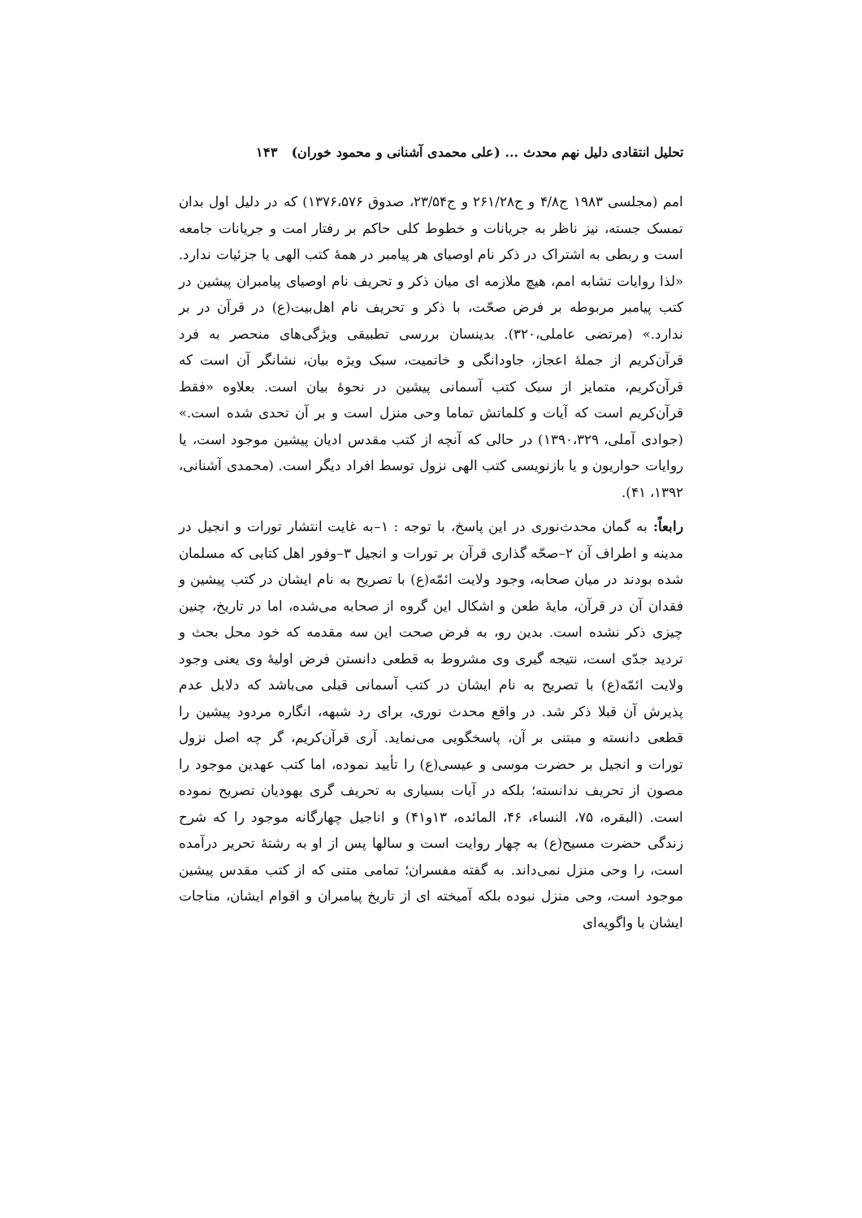تحلیل انتقادی دلیل نهم محدث ... (علی محمدی آشنانی و محمود خوران) ۱۴۳
امم (مجلسی ۱۹۸۳ ج۴/۸ و ج۲۶۱/۲۸ و ج۲۳/۵۴، صدوق ۱۳۷۶،۵۷۶) که در دلیل اول بدان تمسک جسته، نیز ناظر به جریانات و خطوط کلی حاکم بر رفتار امت و جریانات جامعه است و ربطی به اشتراک در ذکر نام اوصیای هر پیامبر در همهٔ کتب الهی یا جزئیات ندارد. «لذا روایات تشابه امم، هیچ ملازمه ای میان ذکر و تحریف نام اوصیای پیامبران پیشین در کتب پیامبر مربوطه بر فرض صحّت، با ذکر و تحریف نام اهل‌بیت(ع) در قرآن در بر ندارد.» (مرتضی عاملی،۳۲۰). بدینسان بررسی تطبیقی ویژگی‌های منحصر به فرد قرآن‌کریم از جملهٔ اعجاز، جاودانگی و خاتمیت، سبک ویژه بیان، نشانگر آن است که قرآن‌کریم، متمایز از سبک کتب آسمانی پیشین در نحوهٔ بیان است. بعلاوه «فقط قرآن‌کریم است که آیات و کلماتش تماما وحی منزل است و بر آن تحدی شده است.» (جوادی آملی، ۱۳۹۰،۳۲۹) در حالی که آنچه از کتب مقدس ادیان پیشین موجود است، یا روایات حواریون و یا بازنویسی کتب الهی نزول توسط افراد دیگر است. (محمدی آشنانی، ۱۳۹۲، ۴۱).
رابعاً: به گمان محدث‌نوری در این پاسخ، با توجه : ۱–به غایت انتشار تورات و انجیل در مدینه و اطراف آن ۲–صحّه گذاری قرآن بر تورات و انجیل ۳–وفور اهل کتابی که مسلمان شده بودند در میان صحابه، وجود ولایت ائمّه(ع) با تصریح به نام ایشان در کتب پیشین و فقدان آن در قرآن، مایهٔ طعن و اشکال این گروه از صحابه می‌شده، اما در تاریخ، چنین چیزی ذکر نشده است. بدین رو، به فرض صحت این سه مقدمه که خود محل بحث و تردید جدّی است، نتیجه گیری وی مشروط به قطعی دانستن فرض اولیهٔ وی یعنی وجود ولایت ائمّه(ع) با تصریح به نام ایشان در کتب آسمانی قبلی می‌باشد که دلایل عدم پذیرش آن قبلا ذکر شد. در واقع محدث نوری، برای رد شبهه، انگاره مردود پیشین را قطعی دانسته و مبتنی بر آن، پاسخگویی می‌نماید. آری قرآن‌کریم، گر چه اصل نزول تورات و انجیل بر حضرت موسی و عیسی(ع) را تأیید نموده، اما کتب عهدین موجود را مصون از تحریف ندانسته؛ بلکه در آیات بسیاری به تحریف گری یهودیان تصریح نموده است. (البقره، ۷۵، النساء، ۴۶، المائده، ۱۳و۴۱) و اناجیل چهارگانه موجود را که شرح زندگی حضرت مسیح(ع) به چهار روایت است و سالها پس از او به رشتهٔ تحریر درآمده است، را وحی منزل نمی‌داند. به گفته مفسران؛ تمامی متنی که از کتب مقدس پیشین موجود است، وحی منزل نبوده بلکه آمیخته ای از تاریخ پیامبران و اقوام ایشان، مناجات ایشان با واگویه‌ای